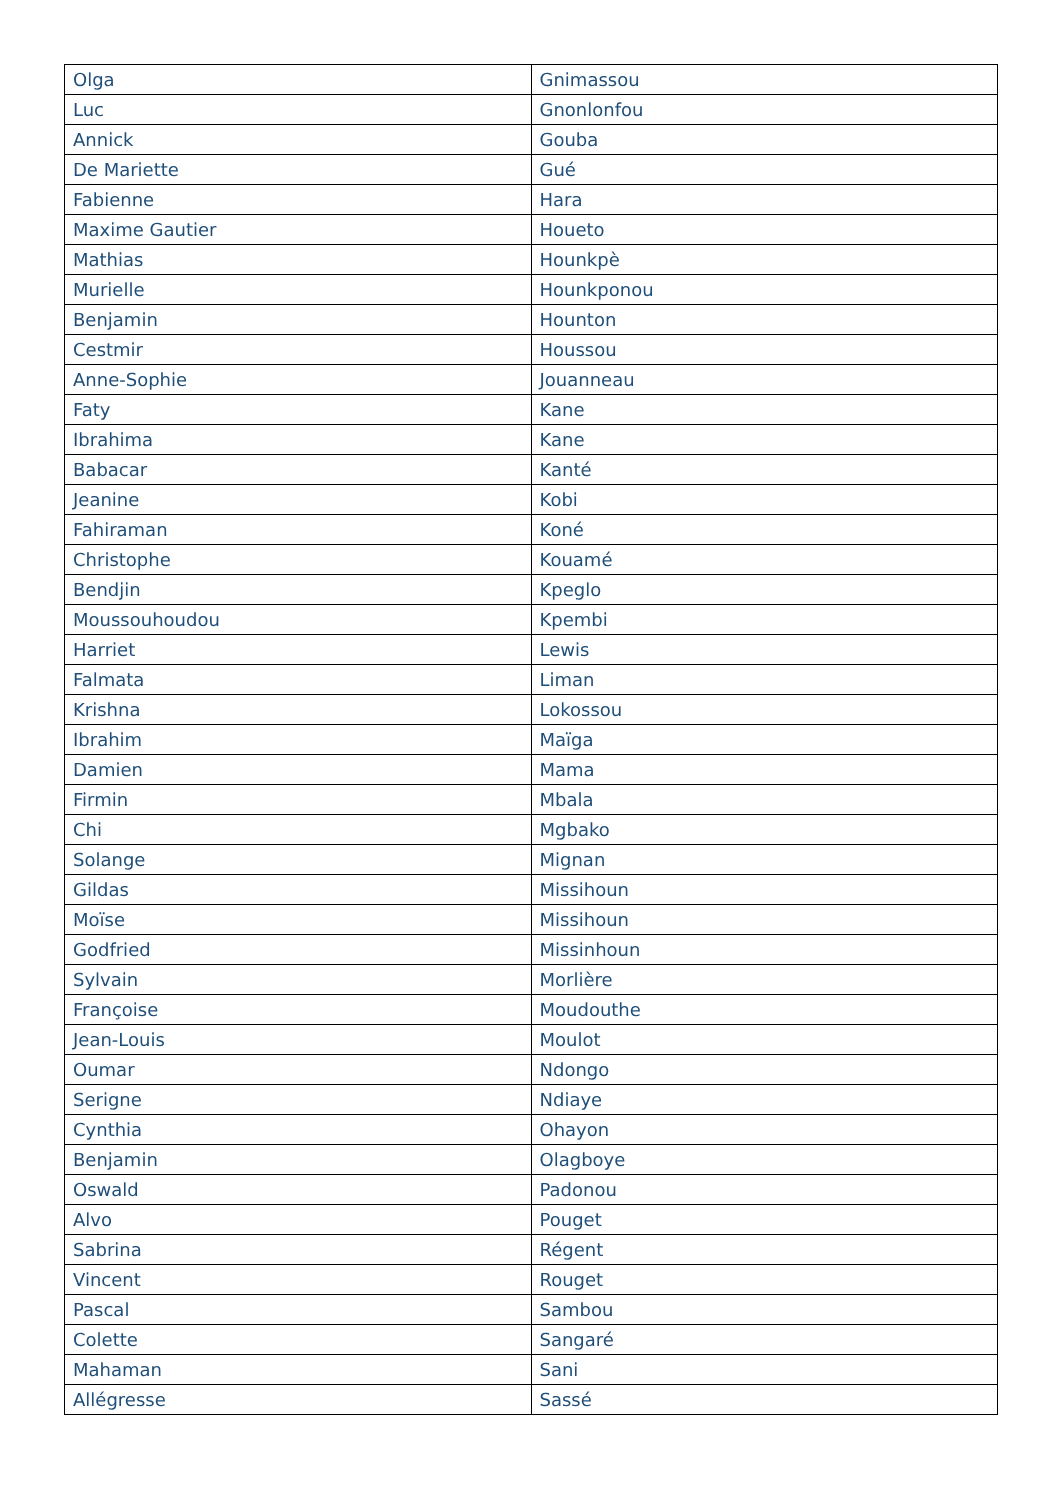| Olga | Gnimassou |
| Luc | Gnonlonfou |
| Annick | Gouba |
| De Mariette | Gué |
| Fabienne | Hara |
| Maxime Gautier | Houeto |
| Mathias | Hounkpè |
| Murielle | Hounkponou |
| Benjamin | Hounton |
| Cestmir | Houssou |
| Anne-Sophie | Jouanneau |
| Faty | Kane |
| Ibrahima | Kane |
| Babacar | Kanté |
| Jeanine | Kobi |
| Fahiraman | Koné |
| Christophe | Kouamé |
| Bendjin | Kpeglo |
| Moussouhoudou | Kpembi |
| Harriet | Lewis |
| Falmata | Liman |
| Krishna | Lokossou |
| Ibrahim | Maïga |
| Damien | Mama |
| Firmin | Mbala |
| Chi | Mgbako |
| Solange | Mignan |
| Gildas | Missihoun |
| Moïse | Missihoun |
| Godfried | Missinhoun |
| Sylvain | Morlière |
| Françoise | Moudouthe |
| Jean-Louis | Moulot |
| Oumar | Ndongo |
| Serigne | Ndiaye |
| Cynthia | Ohayon |
| Benjamin | Olagboye |
| Oswald | Padonou |
| Alvo | Pouget |
| Sabrina | Régent |
| Vincent | Rouget |
| Pascal | Sambou |
| Colette | Sangaré |
| Mahaman | Sani |
| Allégresse | Sassé |